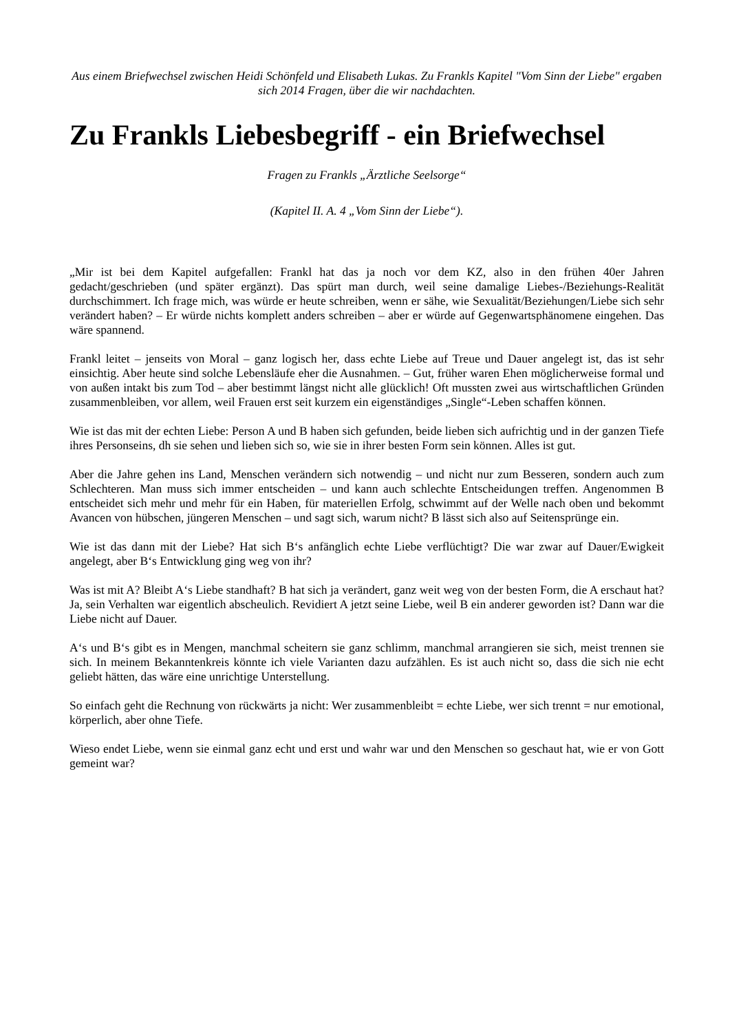Aus einem Briefwechsel zwischen Heidi Schönfeld und Elisabeth Lukas. Zu Frankls Kapitel "Vom Sinn der Liebe" ergaben sich 2014 Fragen, über die wir nachdachten.
Zu Frankls Liebesbegriff - ein Briefwechsel
Fragen zu Frankls „Ärztliche Seelsorge“
(Kapitel II. A. 4 „Vom Sinn der Liebe“).
„Mir ist bei dem Kapitel aufgefallen: Frankl hat das ja noch vor dem KZ, also in den frühen 40er Jahren gedacht/geschrieben (und später ergänzt). Das spürt man durch, weil seine damalige Liebes-/Beziehungs-Realität durchschimmert. Ich frage mich, was würde er heute schreiben, wenn er sähe, wie Sexualität/Beziehungen/Liebe sich sehr verändert haben? – Er würde nichts komplett anders schreiben – aber er würde auf Gegenwartsphänomene eingehen. Das wäre spannend.
Frankl leitet – jenseits von Moral – ganz logisch her, dass echte Liebe auf Treue und Dauer angelegt ist, das ist sehr einsichtig. Aber heute sind solche Lebensläufe eher die Ausnahmen. – Gut, früher waren Ehen möglicherweise formal und von außen intakt bis zum Tod – aber bestimmt längst nicht alle glücklich! Oft mussten zwei aus wirtschaftlichen Gründen zusammenbleiben, vor allem, weil Frauen erst seit kurzem ein eigenständiges „Single“-Leben schaffen können.
Wie ist das mit der echten Liebe: Person A und B haben sich gefunden, beide lieben sich aufrichtig und in der ganzen Tiefe ihres Personseins, dh sie sehen und lieben sich so, wie sie in ihrer besten Form sein können. Alles ist gut.
Aber die Jahre gehen ins Land, Menschen verändern sich notwendig – und nicht nur zum Besseren, sondern auch zum Schlechteren. Man muss sich immer entscheiden – und kann auch schlechte Entscheidungen treffen. Angenommen B entscheidet sich mehr und mehr für ein Haben, für materiellen Erfolg, schwimmt auf der Welle nach oben und bekommt Avancen von hübschen, jüngeren Menschen – und sagt sich, warum nicht? B lässt sich also auf Seitensprünge ein.
Wie ist das dann mit der Liebe? Hat sich B‘s anfänglich echte Liebe verflüchtigt? Die war zwar auf Dauer/Ewigkeit angelegt, aber B‘s Entwicklung ging weg von ihr?
Was ist mit A? Bleibt A‘s Liebe standhaft? B hat sich ja verändert, ganz weit weg von der besten Form, die A erschaut hat? Ja, sein Verhalten war eigentlich abscheulich. Revidiert A jetzt seine Liebe, weil B ein anderer geworden ist? Dann war die Liebe nicht auf Dauer.
A‘s und B‘s gibt es in Mengen, manchmal scheitern sie ganz schlimm, manchmal arrangieren sie sich, meist trennen sie sich. In meinem Bekanntenkreis könnte ich viele Varianten dazu aufzählen. Es ist auch nicht so, dass die sich nie echt geliebt hätten, das wäre eine unrichtige Unterstellung.
So einfach geht die Rechnung von rückwärts ja nicht: Wer zusammenbleibt = echte Liebe, wer sich trennt = nur emotional, körperlich, aber ohne Tiefe.
Wieso endet Liebe, wenn sie einmal ganz echt und erst und wahr war und den Menschen so geschaut hat, wie er von Gott gemeint war?